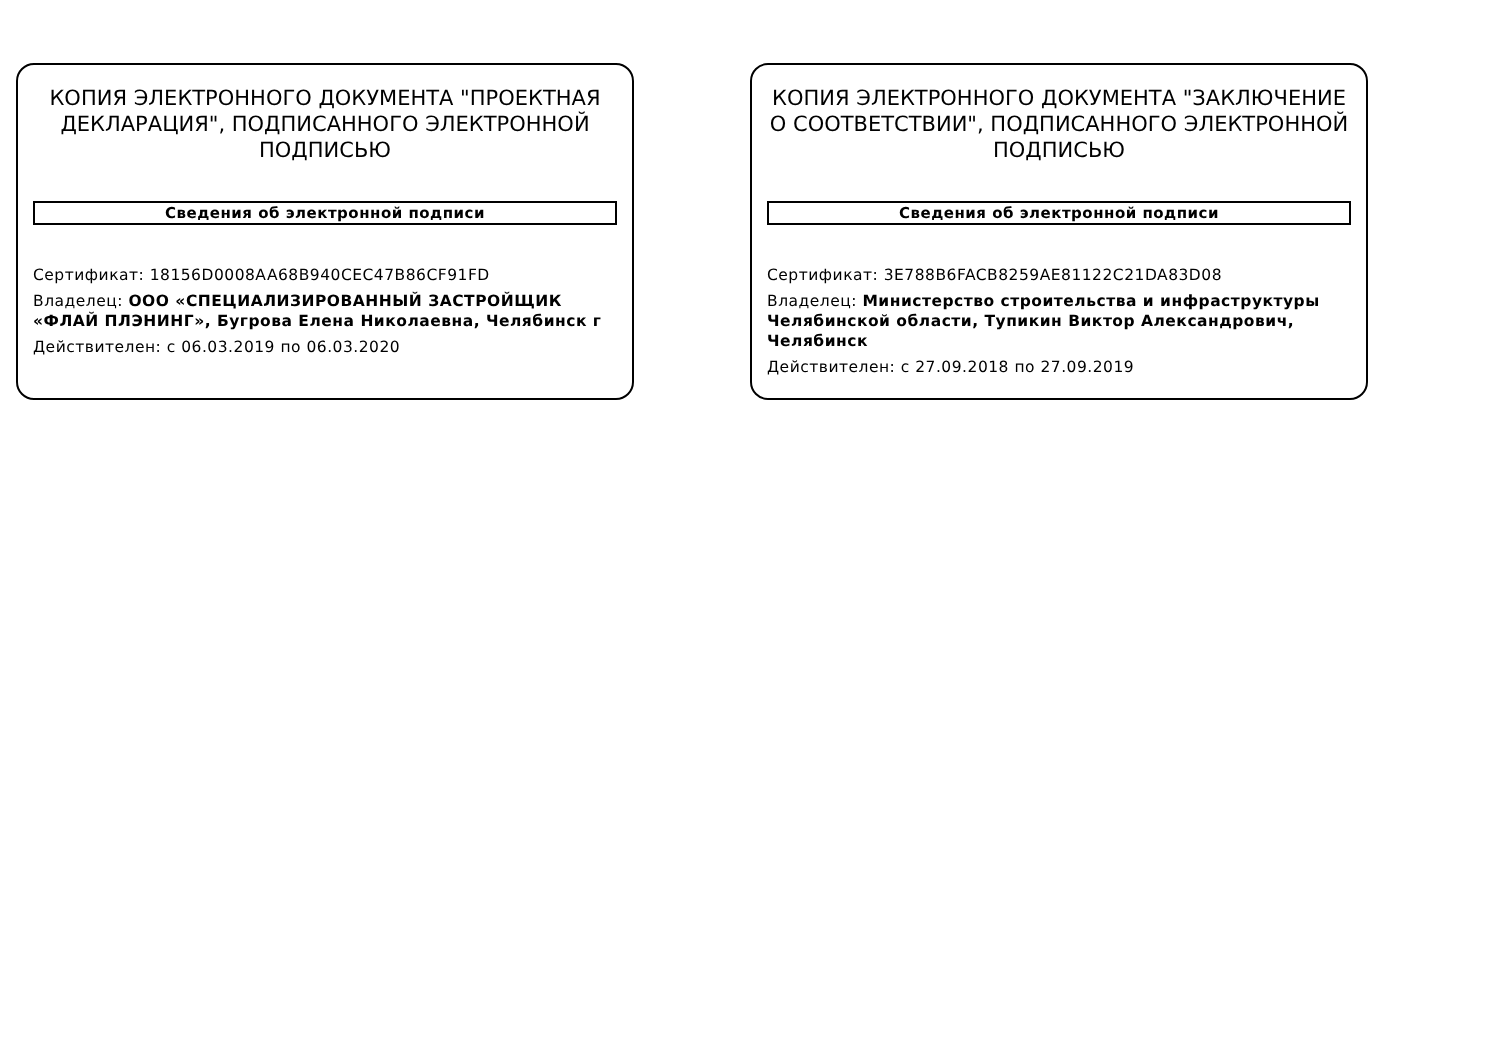КОПИЯ ЭЛЕКТРОННОГО ДОКУМЕНТА "ПРОЕКТНАЯ ДЕКЛАРАЦИЯ", ПОДПИСАННОГО ЭЛЕКТРОННОЙ ПОДПИСЬЮ
Сведения об электронной подписи
Сертификат: 18156D0008AA68B940CEC47B86CF91FD
Владелец: ООО «СПЕЦИАЛИЗИРОВАННЫЙ ЗАСТРОЙЩИК «ФЛАЙ ПЛЭНИНГ», Бугрова Елена Николаевна, Челябинск г
Действителен: с 06.03.2019 по 06.03.2020
КОПИЯ ЭЛЕКТРОННОГО ДОКУМЕНТА "ЗАКЛЮЧЕНИЕ О СООТВЕТСТВИИ", ПОДПИСАННОГО ЭЛЕКТРОННОЙ ПОДПИСЬЮ
Сведения об электронной подписи
Сертификат: 3E788B6FACB8259AE81122C21DA83D08
Владелец: Министерство строительства и инфраструктуры Челябинской области, Тупикин Виктор Александрович, Челябинск
Действителен: с 27.09.2018 по 27.09.2019